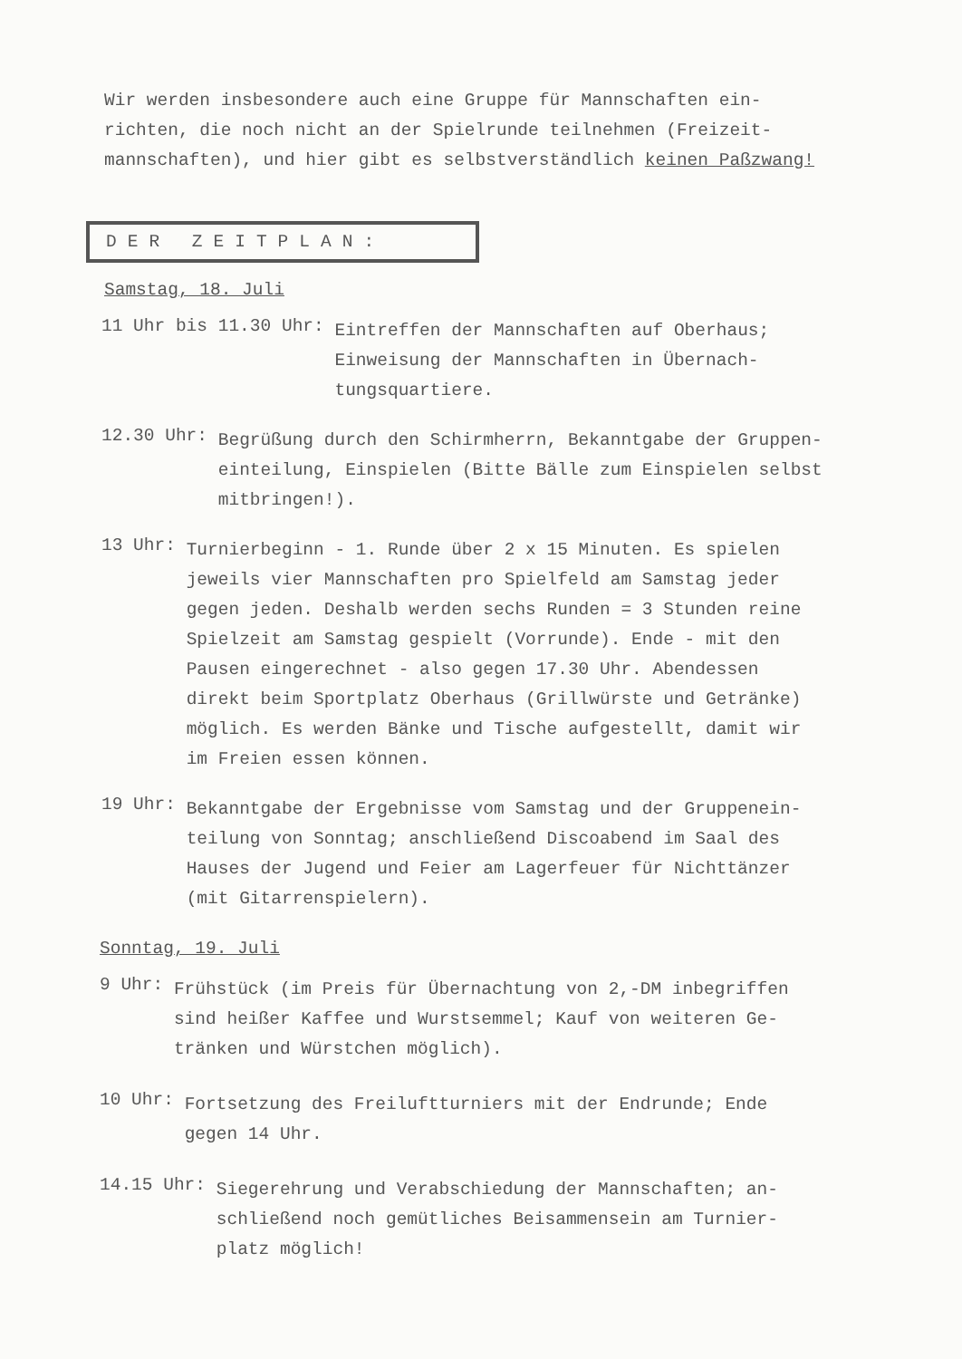Wir werden insbesondere auch eine Gruppe für Mannschaften ein-
richten, die noch nicht an der Spielrunde teilnehmen (Freizeit-
mannschaften), und hier gibt es selbstverständlich keinen Paßzwang!
DER ZEITPLAN:
Samstag, 18. Juli
11 Uhr bis 11.30 Uhr:
Eintreffen der Mannschaften auf Oberhaus;
Einweisung der Mannschaften in Übernach-
tungsquartiere.
12.30 Uhr:
Begrüßung durch den Schirmherrn, Bekanntgabe der Gruppen-
einteilung, Einspielen (Bitte Bälle zum Einspielen selbst
mitbringen!).
13 Uhr:
Turnierbeginn - 1. Runde über 2 x 15 Minuten. Es spielen
jeweils vier Mannschaften pro Spielfeld am Samstag jeder
gegen jeden. Deshalb werden sechs Runden = 3 Stunden reine
Spielzeit am Samstag gespielt (Vorrunde). Ende - mit den
Pausen eingerechnet - also gegen 17.30 Uhr. Abendessen
direkt beim Sportplatz Oberhaus (Grillwürste und Getränke)
möglich. Es werden Bänke und Tische aufgestellt, damit wir
im Freien essen können.
19 Uhr:
Bekanntgabe der Ergebnisse vom Samstag und der Gruppenein-
teilung von Sonntag; anschließend Discoabend im Saal des
Hauses der Jugend und Feier am Lagerfeuer für Nichttänzer
(mit Gitarrenspielern).
Sonntag, 19. Juli
9 Uhr:
Frühstück (im Preis für Übernachtung von 2,-DM inbegriffen
sind heißer Kaffee und Wurstsemmel; Kauf von weiteren Ge-
tränken und Würstchen möglich).
10 Uhr:
Fortsetzung des Freiluftturniers mit der Endrunde; Ende
gegen 14 Uhr.
14.15 Uhr:
Siegerehrung und Verabschiedung der Mannschaften; an-
schließend noch gemütliches Beisammensein am Turnier-
platz möglich!